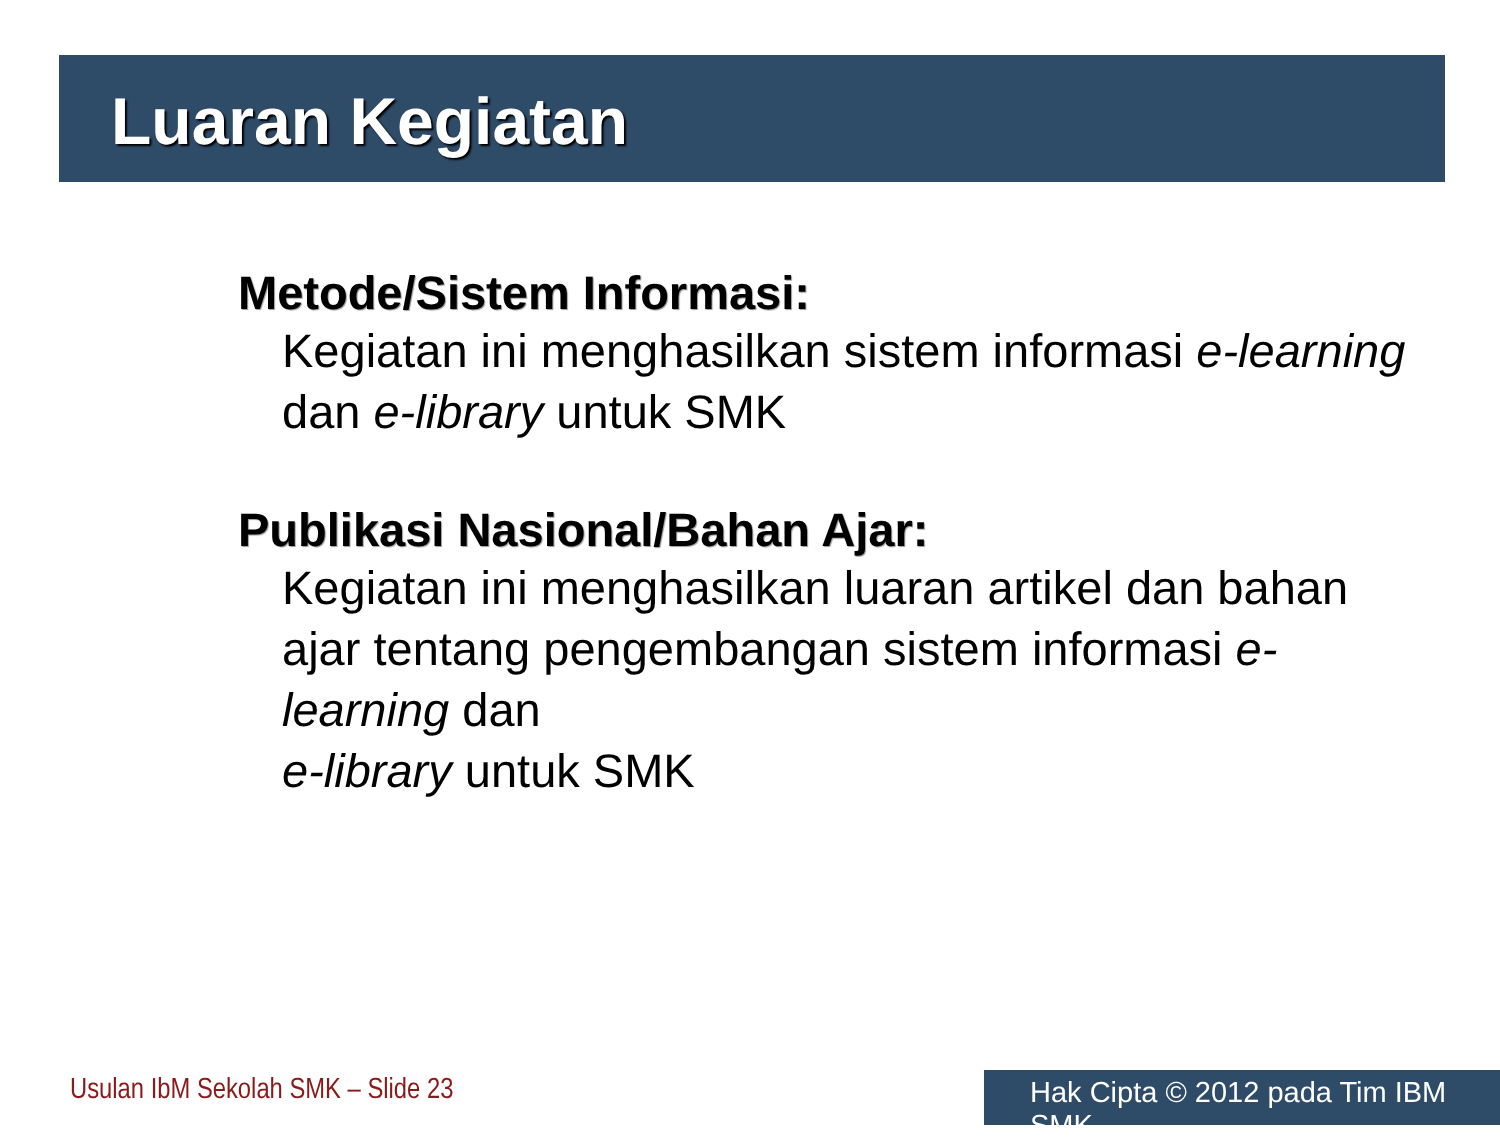Luaran Kegiatan
Metode/Sistem Informasi:
Kegiatan ini menghasilkan sistem informasi e-learning dan e-library untuk SMK
Publikasi Nasional/Bahan Ajar:
Kegiatan ini menghasilkan luaran artikel dan bahan ajar tentang pengembangan sistem informasi e-learning dan
e-library untuk SMK
Usulan IbM Sekolah SMK – Slide 23
Hak Cipta © 2012 pada Tim IBM SMK